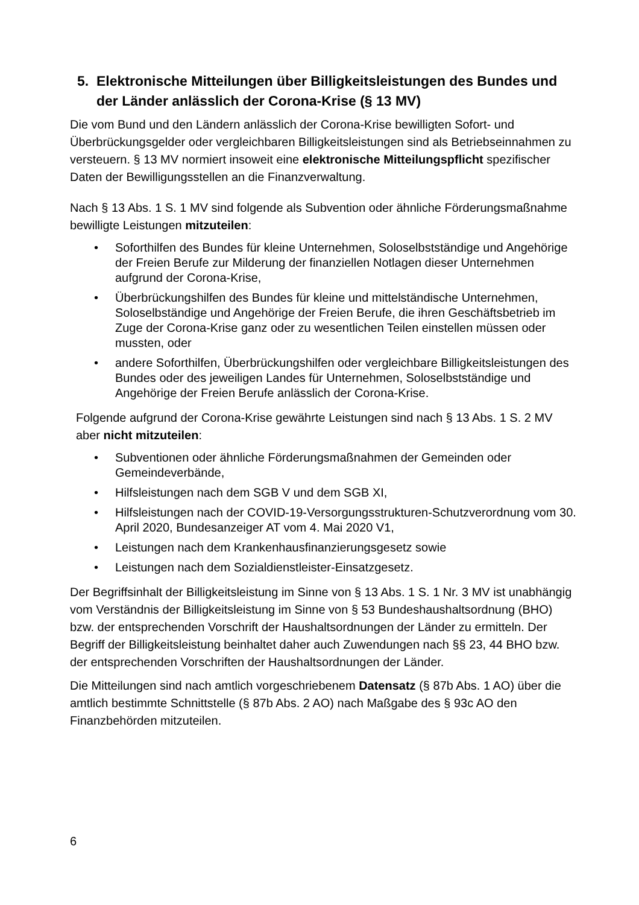5. Elektronische Mitteilungen über Billigkeitsleistungen des Bundes und der Länder anlässlich der Corona-Krise (§ 13 MV)
Die vom Bund und den Ländern anlässlich der Corona-Krise bewilligten Sofort- und Überbrückungsgelder oder vergleichbaren Billigkeitsleistungen sind als Betriebseinnahmen zu versteuern. § 13 MV normiert insoweit eine elektronische Mitteilungspflicht spezifischer Daten der Bewilligungsstellen an die Finanzverwaltung.
Nach § 13 Abs. 1 S. 1 MV sind folgende als Subvention oder ähnliche Förderungsmaßnahme bewilligte Leistungen mitzuteilen:
• Soforthilfen des Bundes für kleine Unternehmen, Soloselbstständige und Angehörige der Freien Berufe zur Milderung der finanziellen Notlagen dieser Unternehmen aufgrund der Corona-Krise,
• Überbrückungshilfen des Bundes für kleine und mittelständische Unternehmen, Soloselbständige und Angehörige der Freien Berufe, die ihren Geschäftsbetrieb im Zuge der Corona-Krise ganz oder zu wesentlichen Teilen einstellen müssen oder mussten, oder
• andere Soforthilfen, Überbrückungshilfen oder vergleichbare Billigkeitsleistungen des Bundes oder des jeweiligen Landes für Unternehmen, Soloselbstständige und Angehörige der Freien Berufe anlässlich der Corona-Krise.
Folgende aufgrund der Corona-Krise gewährte Leistungen sind nach § 13 Abs. 1 S. 2 MV aber nicht mitzuteilen:
• Subventionen oder ähnliche Förderungsmaßnahmen der Gemeinden oder Gemeindeverbände,
• Hilfsleistungen nach dem SGB V und dem SGB XI,
• Hilfsleistungen nach der COVID-19-Versorgungsstrukturen-Schutzverordnung vom 30. April 2020, Bundesanzeiger AT vom 4. Mai 2020 V1,
• Leistungen nach dem Krankenhausfinanzierungsgesetz sowie
• Leistungen nach dem Sozialdienstleister-Einsatzgesetz.
Der Begriffsinhalt der Billigkeitsleistung im Sinne von § 13 Abs. 1 S. 1 Nr. 3 MV ist unabhängig vom Verständnis der Billigkeitsleistung im Sinne von § 53 Bundeshaushaltsordnung (BHO) bzw. der entsprechenden Vorschrift der Haushaltsordnungen der Länder zu ermitteln. Der Begriff der Billigkeitsleistung beinhaltet daher auch Zuwendungen nach §§ 23, 44 BHO bzw. der entsprechenden Vorschriften der Haushaltsordnungen der Länder.
Die Mitteilungen sind nach amtlich vorgeschriebenem Datensatz (§ 87b Abs. 1 AO) über die amtlich bestimmte Schnittstelle (§ 87b Abs. 2 AO) nach Maßgabe des § 93c AO den Finanzbehörden mitzuteilen.
6